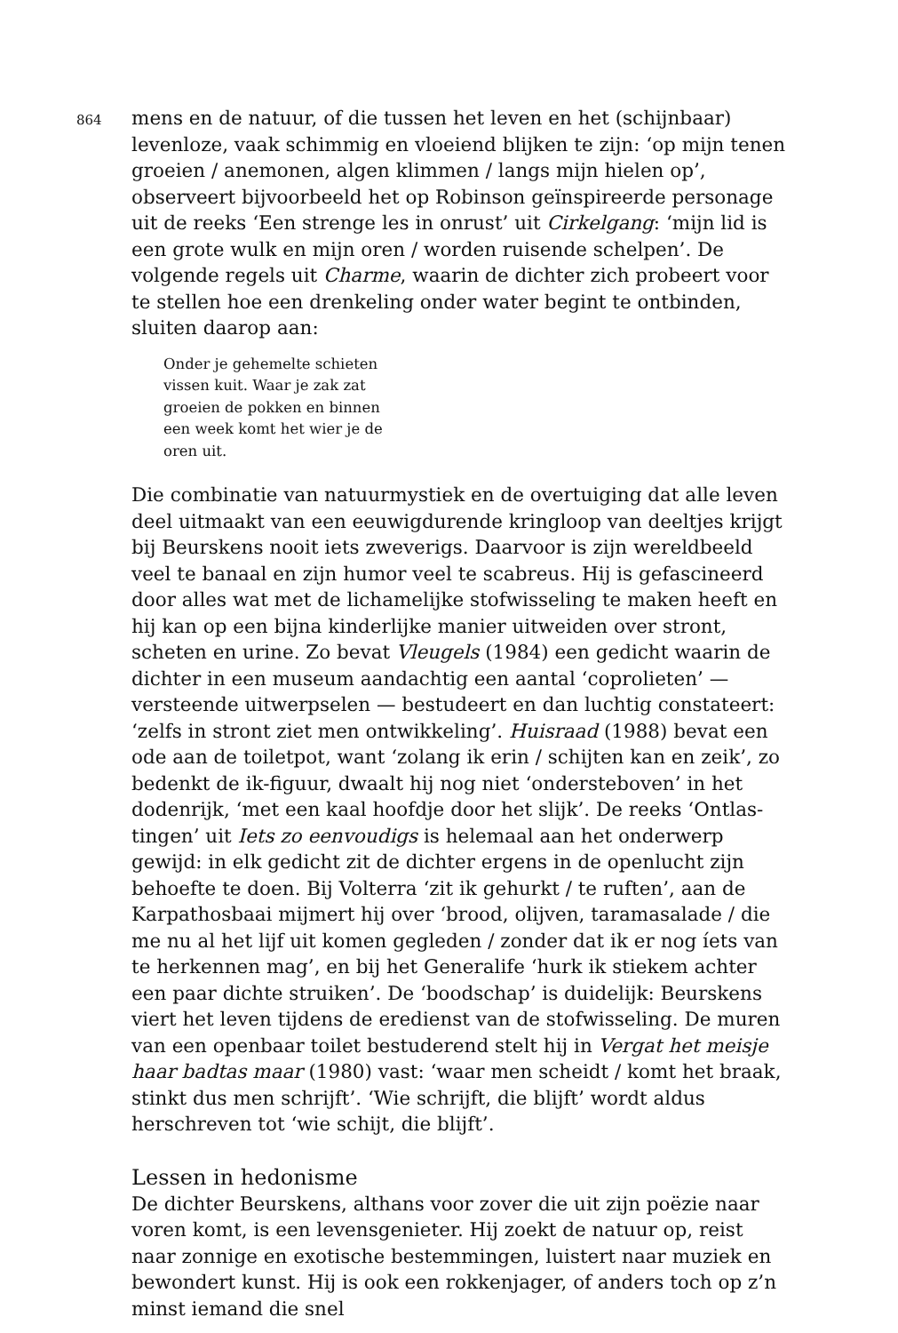864
mens en de natuur, of die tussen het leven en het (schijnbaar) levenloze, vaak schimmig en vloeiend blijken te zijn: ‘op mijn tenen groeien / anemonen, algen klimmen / langs mijn hielen op’, observeert bijvoorbeeld het op Robinson geïnspireerde personage uit de reeks ‘Een strenge les in onrust’ uit Cirkelgang: ‘mijn lid is een grote wulk en mijn oren / worden ruisende schelpen’. De volgende regels uit Charme, waarin de dichter zich probeert voor te stellen hoe een drenkeling onder water begint te ontbinden, sluiten daarop aan:
Onder je gehemelte schieten
vissen kuit. Waar je zak zat
groeien de pokken en binnen
een week komt het wier je de
oren uit.
Die combinatie van natuurmystiek en de overtuiging dat alle leven deel uitmaakt van een eeuwigdurende kringloop van deeltjes krijgt bij Beurskens nooit iets zweverigs. Daarvoor is zijn wereldbeeld veel te banaal en zijn humor veel te scabreus. Hij is gefascineerd door alles wat met de lichamelijke stofwisseling te maken heeft en hij kan op een bijna kinderlijke manier uitweiden over stront, scheten en urine. Zo bevat Vleugels (1984) een gedicht waarin de dichter in een museum aandachtig een aantal ‘coprolieten’ — versteende uitwerpselen — bestudeert en dan luchtig constateert: ‘zelfs in stront ziet men ontwikkeling’. Huisraad (1988) bevat een ode aan de toiletpot, want ‘zolang ik erin / schijten kan en zeik’, zo bedenkt de ik-figuur, dwaalt hij nog niet ‘ondersteboven’ in het dodenrijk, ‘met een kaal hoofdje door het slijk’. De reeks ‘Ontlas-tingen’ uit Iets zo eenvoudigs is helemaal aan het onderwerp gewijd: in elk gedicht zit de dichter ergens in de openlucht zijn behoefte te doen. Bij Volterra ‘zit ik gehurkt / te ruften’, aan de Karpathosbaai mijmert hij over ‘brood, olijven, taramasalade / die me nu al het lijf uit komen gegleden / zonder dat ik er nog íets van te herkennen mag’, en bij het Generalife ‘hurk ik stiekem achter een paar dichte struiken’. De ‘boodschap’ is duidelijk: Beurskens viert het leven tijdens de eredienst van de stofwisseling. De muren van een openbaar toilet bestuderend stelt hij in Vergat het meisje haar badtas maar (1980) vast: ‘waar men scheidt / komt het braak, stinkt dus men schrijft’. ‘Wie schrijft, die blijft’ wordt aldus herschreven tot ‘wie schijt, die blijft’.
Lessen in hedonisme
De dichter Beurskens, althans voor zover die uit zijn poëzie naar voren komt, is een levensgenieter. Hij zoekt de natuur op, reist naar zonnige en exotische bestemmingen, luistert naar muziek en bewondert kunst. Hij is ook een rokkenjager, of anders toch op z’n minst iemand die snel